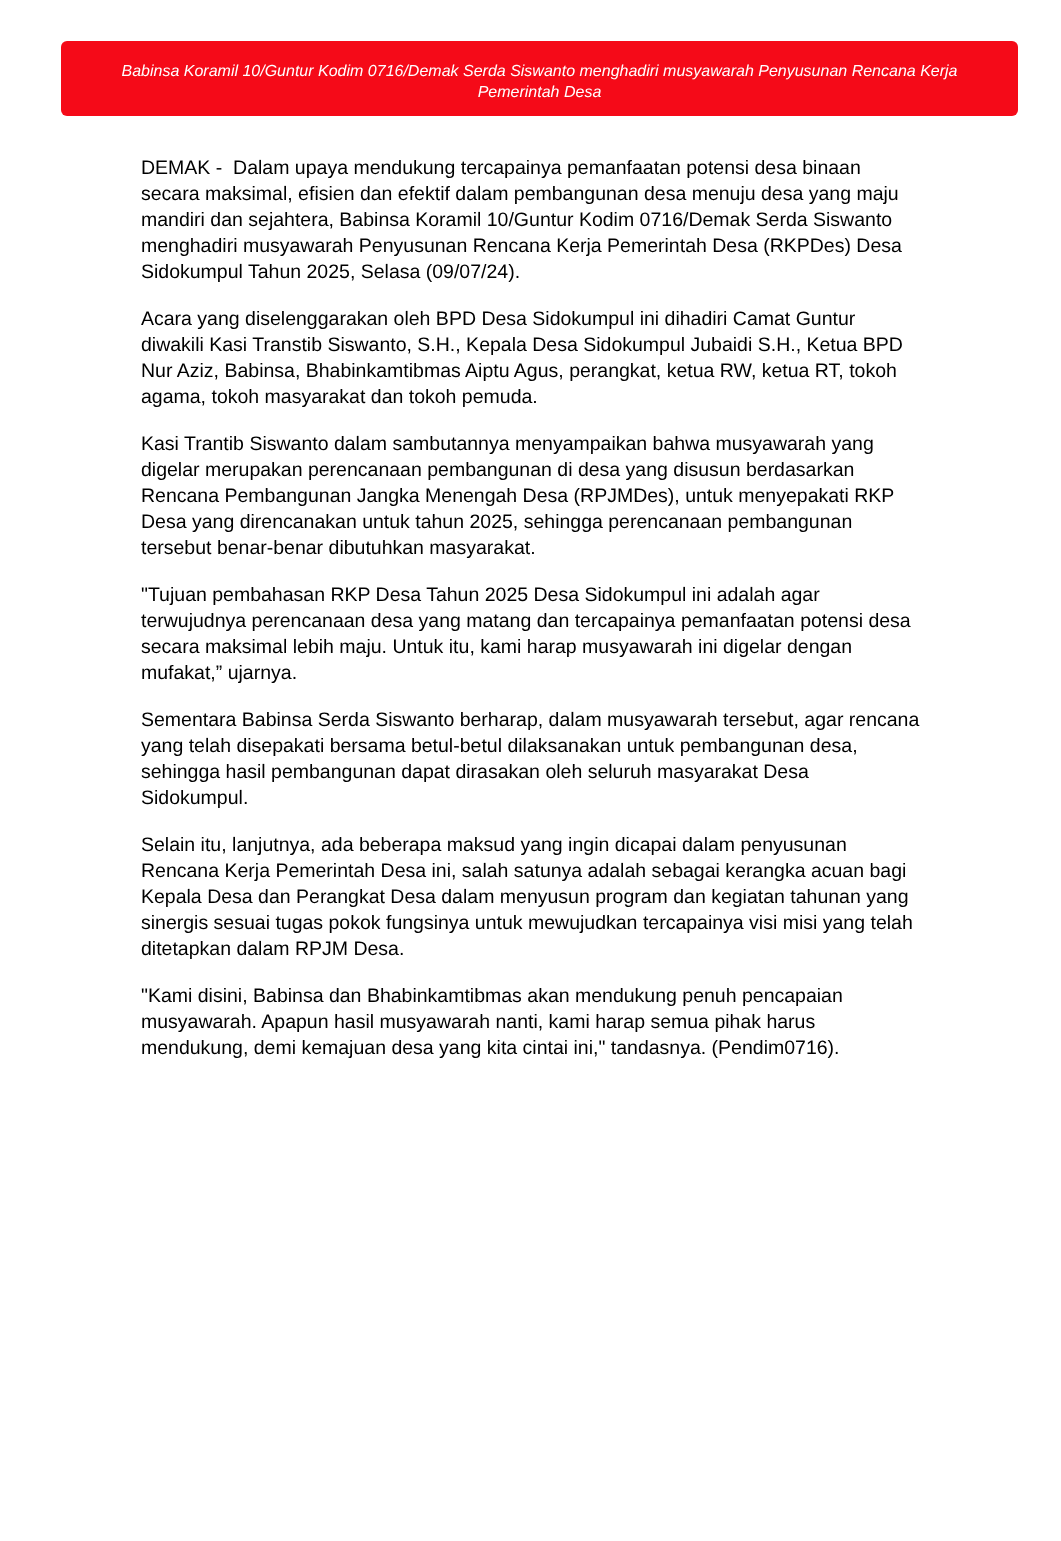Babinsa Koramil 10/Guntur Kodim 0716/Demak Serda Siswanto menghadiri musyawarah Penyusunan Rencana Kerja Pemerintah Desa
DEMAK - Dalam upaya mendukung tercapainya pemanfaatan potensi desa binaan secara maksimal, efisien dan efektif dalam pembangunan desa menuju desa yang maju mandiri dan sejahtera, Babinsa Koramil 10/Guntur Kodim 0716/Demak Serda Siswanto menghadiri musyawarah Penyusunan Rencana Kerja Pemerintah Desa (RKPDes) Desa Sidokumpul Tahun 2025, Selasa (09/07/24).
Acara yang diselenggarakan oleh BPD Desa Sidokumpul ini dihadiri Camat Guntur diwakili Kasi Transtib Siswanto, S.H., Kepala Desa Sidokumpul Jubaidi S.H., Ketua BPD Nur Aziz, Babinsa, Bhabinkamtibmas Aiptu Agus, perangkat, ketua RW, ketua RT, tokoh agama, tokoh masyarakat dan tokoh pemuda.
Kasi Trantib Siswanto dalam sambutannya menyampaikan bahwa musyawarah yang digelar merupakan perencanaan pembangunan di desa yang disusun berdasarkan Rencana Pembangunan Jangka Menengah Desa (RPJMDes), untuk menyepakati RKP Desa yang direncanakan untuk tahun 2025, sehingga perencanaan pembangunan tersebut benar-benar dibutuhkan masyarakat.
"Tujuan pembahasan RKP Desa Tahun 2025 Desa Sidokumpul ini adalah agar terwujudnya perencanaan desa yang matang dan tercapainya pemanfaatan potensi desa secara maksimal lebih maju. Untuk itu, kami harap musyawarah ini digelar dengan mufakat,” ujarnya.
Sementara Babinsa Serda Siswanto berharap, dalam musyawarah tersebut, agar rencana yang telah disepakati bersama betul-betul dilaksanakan untuk pembangunan desa, sehingga hasil pembangunan dapat dirasakan oleh seluruh masyarakat Desa Sidokumpul.
Selain itu, lanjutnya, ada beberapa maksud yang ingin dicapai dalam penyusunan Rencana Kerja Pemerintah Desa ini, salah satunya adalah sebagai kerangka acuan bagi Kepala Desa dan Perangkat Desa dalam menyusun program dan kegiatan tahunan yang sinergis sesuai tugas pokok fungsinya untuk mewujudkan tercapainya visi misi yang telah ditetapkan dalam RPJM Desa.
"Kami disini, Babinsa dan Bhabinkamtibmas akan mendukung penuh pencapaian musyawarah. Apapun hasil musyawarah nanti, kami harap semua pihak harus mendukung, demi kemajuan desa yang kita cintai ini," tandasnya. (Pendim0716).